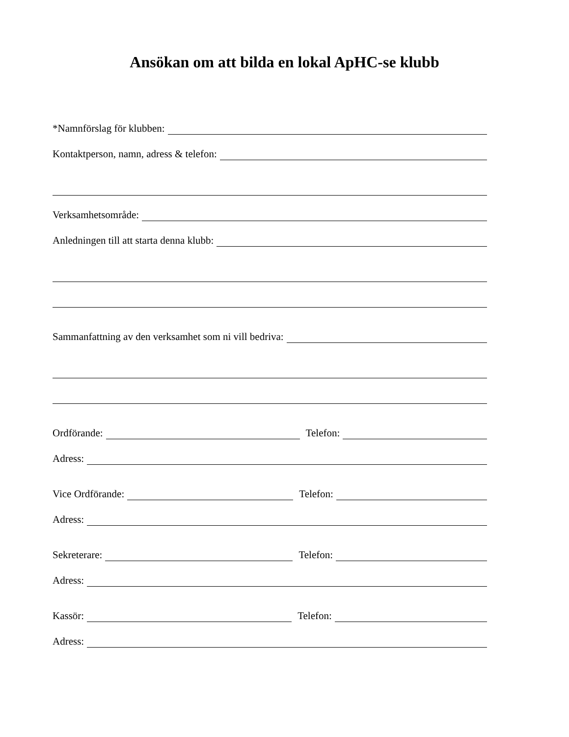Ansökan om att bilda en lokal ApHC-se klubb
*Namnförslag för klubben:
Kontaktperson, namn, adress & telefon:
Verksamhetsområde:
Anledningen till att starta denna klubb:
Sammanfattning av den verksamhet som ni vill bedriva:
Ordförande: Telefon:
Adress:
Vice Ordförande: Telefon:
Adress:
Sekreterare: Telefon:
Adress:
Kassör: Telefon:
Adress: